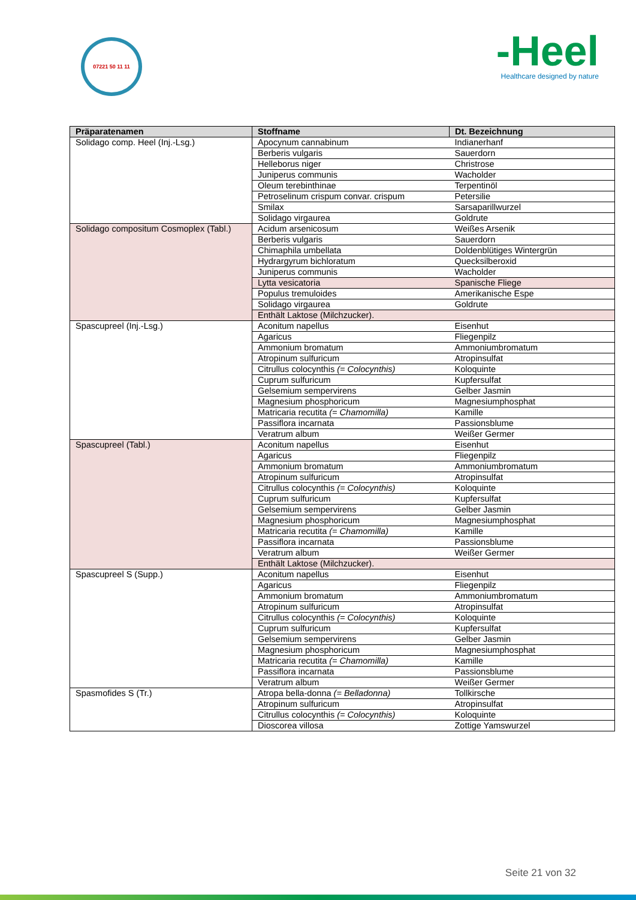07221 50 11 11
-Heel
Healthcare designed by nature
| Präparatenamen | Stoffname | Dt. Bezeichnung |
| --- | --- | --- |
| Solidago comp. Heel (Inj.-Lsg.) | Apocynum cannabinum | Indianerhanf |
| | Berberis vulgaris | Sauerdorn |
| | Helleborus niger | Christrose |
| | Juniperus communis | Wacholder |
| | Oleum terebinthinae | Terpentinöl |
| | Petroselinum crispum convar. crispum | Petersilie |
| | Smilax | Sarsaparillwurzel |
| | Solidago virgaurea | Goldrute |
| Solidago compositum Cosmoplex (Tabl.) | Acidum arsenicosum | Weißes Arsenik |
| | Berberis vulgaris | Sauerdorn |
| | Chimaphila umbellata | Doldenblütiges Wintergrün |
| | Hydrargyrum bichloratum | Quecksilberoxid |
| | Juniperus communis | Wacholder |
| | Lytta vesicatoria | Spanische Fliege |
| | Populus tremuloides | Amerikanische Espe |
| | Solidago virgaurea | Goldrute |
| | Enthält Laktose (Milchzucker). | |
| Spascupreel (Inj.-Lsg.) | Aconitum napellus | Eisenhut |
| | Agaricus | Fliegenpilz |
| | Ammonium bromatum | Ammoniumbromatum |
| | Atropinum sulfuricum | Atropinsulfat |
| | Citrullus colocynthis (= Colocynthis) | Koloquinte |
| | Cuprum sulfuricum | Kupfersulfat |
| | Gelsemium sempervirens | Gelber Jasmin |
| | Magnesium phosphoricum | Magnesiumphosphat |
| | Matricaria recutita (= Chamomilla) | Kamille |
| | Passiflora incarnata | Passionsblume |
| | Veratrum album | Weißer Germer |
| Spascupreel (Tabl.) | Aconitum napellus | Eisenhut |
| | Agaricus | Fliegenpilz |
| | Ammonium bromatum | Ammoniumbromatum |
| | Atropinum sulfuricum | Atropinsulfat |
| | Citrullus colocynthis (= Colocynthis) | Koloquinte |
| | Cuprum sulfuricum | Kupfersulfat |
| | Gelsemium sempervirens | Gelber Jasmin |
| | Magnesium phosphoricum | Magnesiumphosphat |
| | Matricaria recutita (= Chamomilla) | Kamille |
| | Passiflora incarnata | Passionsblume |
| | Veratrum album | Weißer Germer |
| | Enthält Laktose (Milchzucker). | |
| Spascupreel S (Supp.) | Aconitum napellus | Eisenhut |
| | Agaricus | Fliegenpilz |
| | Ammonium bromatum | Ammoniumbromatum |
| | Atropinum sulfuricum | Atropinsulfat |
| | Citrullus colocynthis (= Colocynthis) | Koloquinte |
| | Cuprum sulfuricum | Kupfersulfat |
| | Gelsemium sempervirens | Gelber Jasmin |
| | Magnesium phosphoricum | Magnesiumphosphat |
| | Matricaria recutita (= Chamomilla) | Kamille |
| | Passiflora incarnata | Passionsblume |
| | Veratrum album | Weißer Germer |
| Spasmofides S (Tr.) | Atropa bella-donna (= Belladonna) | Tollkirsche |
| | Atropinum sulfuricum | Atropinsulfat |
| | Citrullus colocynthis (= Colocynthis) | Koloquinte |
| | Dioscorea villosa | Zottige Yamswurzel |
Seite 21 von 32